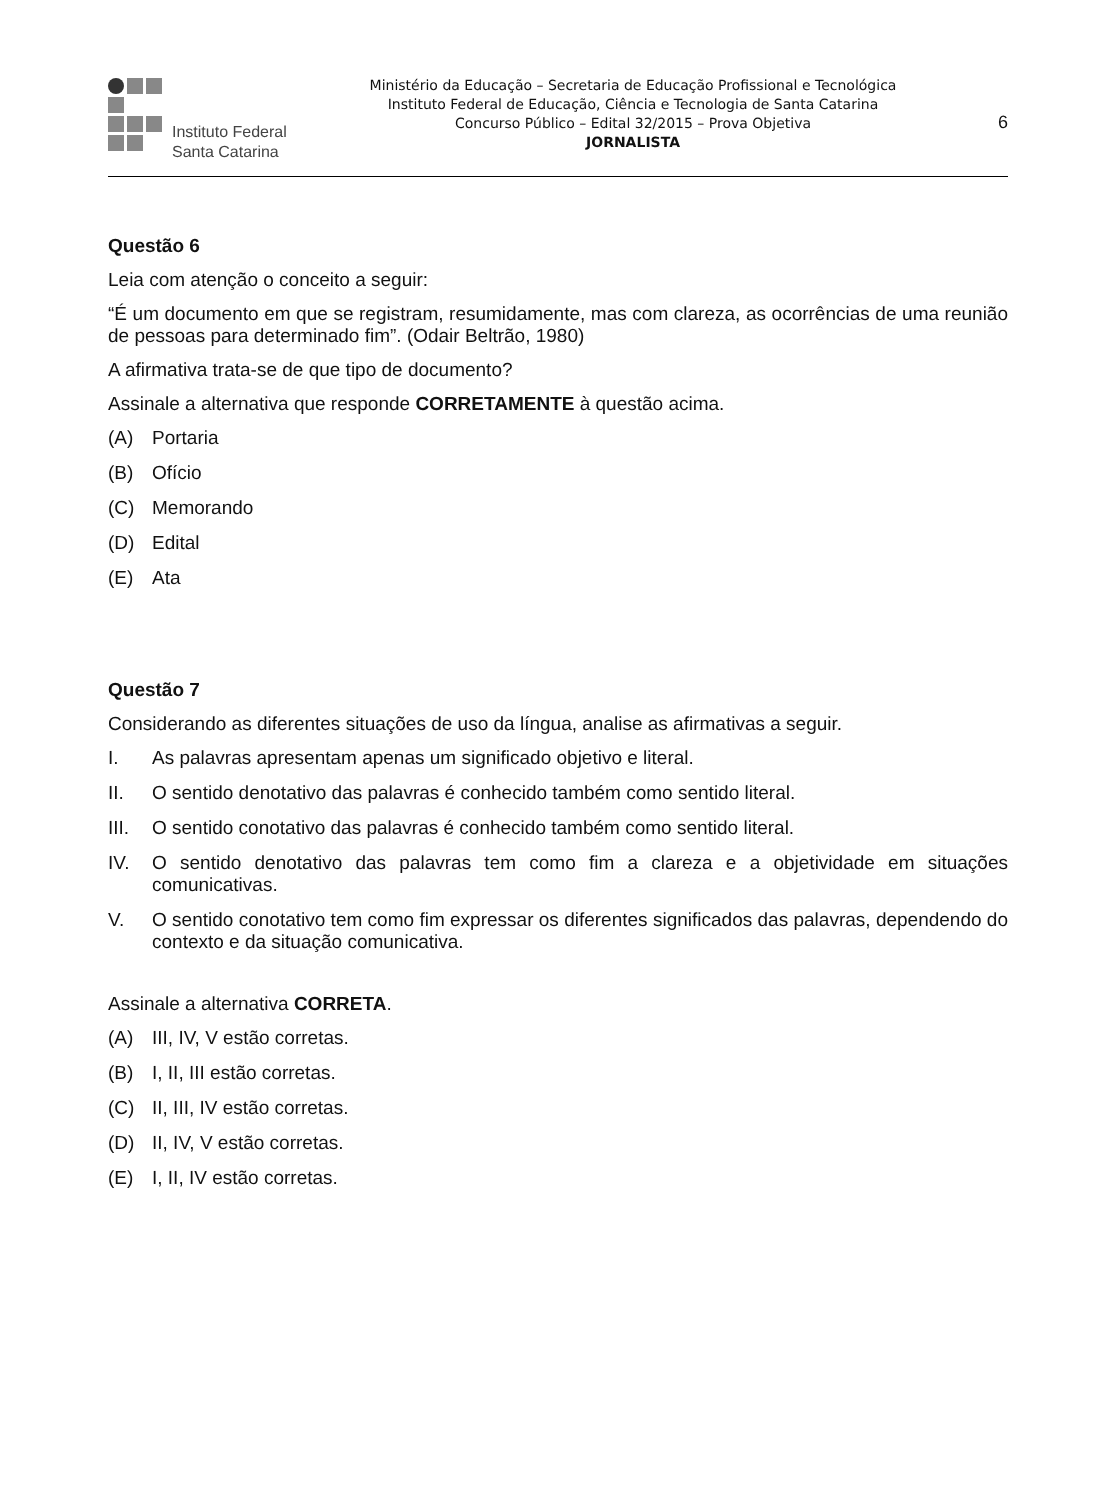Instituto Federal
Santa Catarina
Ministério da Educação – Secretaria de Educação Profissional e Tecnológica
Instituto Federal de Educação, Ciência e Tecnologia de Santa Catarina
Concurso Público – Edital 32/2015 – Prova Objetiva
JORNALISTA
6
Questão 6
Leia com atenção o conceito a seguir:
“É um documento em que se registram, resumidamente, mas com clareza, as ocorrências de uma reunião de pessoas para determinado fim”. (Odair Beltrão, 1980)
A afirmativa trata-se de que tipo de documento?
Assinale a alternativa que responde CORRETAMENTE à questão acima.
(A) Portaria
(B) Ofício
(C) Memorando
(D) Edital
(E) Ata
Questão 7
Considerando as diferentes situações de uso da língua, analise as afirmativas a seguir.
I. As palavras apresentam apenas um significado objetivo e literal.
II. O sentido denotativo das palavras é conhecido também como sentido literal.
III. O sentido conotativo das palavras é conhecido também como sentido literal.
IV. O sentido denotativo das palavras tem como fim a clareza e a objetividade em situações comunicativas.
V. O sentido conotativo tem como fim expressar os diferentes significados das palavras, dependendo do contexto e da situação comunicativa.
Assinale a alternativa CORRETA.
(A) III, IV, V estão corretas.
(B) I, II, III estão corretas.
(C) II, III, IV estão corretas.
(D) II, IV, V estão corretas.
(E) I, II, IV estão corretas.